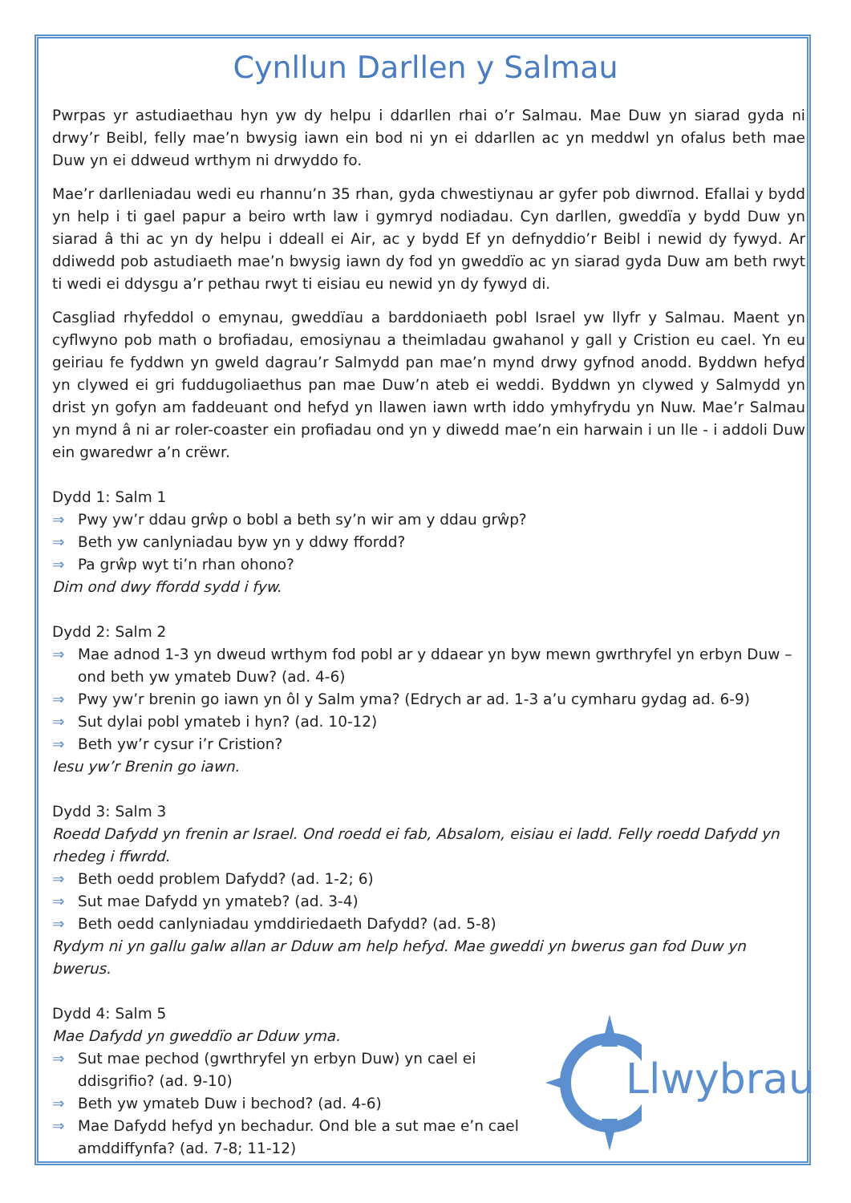Cynllun Darllen y Salmau
Pwrpas yr astudiaethau hyn yw dy helpu i ddarllen rhai o’r Salmau. Mae Duw yn siarad gyda ni drwy’r Beibl, felly mae’n bwysig iawn ein bod ni yn ei ddarllen ac yn meddwl yn ofalus beth mae Duw yn ei ddweud wrthym ni drwyddo fo.
Mae’r darlleniadau wedi eu rhannu’n 35 rhan, gyda chwestiynau ar gyfer pob diwrnod. Efallai y bydd yn help i ti gael papur a beiro wrth law i gymryd nodiadau. Cyn darllen, gweddïa y bydd Duw yn siarad â thi ac yn dy helpu i ddeall ei Air, ac y bydd Ef yn defnyddio’r Beibl i newid dy fywyd. Ar ddiwedd pob astudiaeth mae’n bwysig iawn dy fod yn gweddïo ac yn siarad gyda Duw am beth rwyt ti wedi ei ddysgu a’r pethau rwyt ti eisiau eu newid yn dy fywyd di.
Casgliad rhyfeddol o emynau, gweddïau a barddoniaeth pobl Israel yw llyfr y Salmau. Maent yn cyflwyno pob math o brofiadau, emosiynau a theimladau gwahanol y gall y Cristion eu cael. Yn eu geiriau fe fyddwn yn gweld dagrau’r Salmydd pan mae’n mynd drwy gyfnod anodd. Byddwn hefyd yn clywed ei gri fuddugoliaethus pan mae Duw’n ateb ei weddi. Byddwn yn clywed y Salmydd yn drist yn gofyn am faddeuant ond hefyd yn llawen iawn wrth iddo ymhyfrydu yn Nuw. Mae’r Salmau yn mynd â ni ar roler-coaster ein profiadau ond yn y diwedd mae’n ein harwain i un lle - i addoli Duw ein gwaredwr a’n crëwr.
Dydd 1: Salm 1
⇒ Pwy yw’r ddau grŵp o bobl a beth sy’n wir am y ddau grŵp?
⇒ Beth yw canlyniadau byw yn y ddwy ffordd?
⇒ Pa grŵp wyt ti’n rhan ohono?
Dim ond dwy ffordd sydd i fyw.
Dydd 2: Salm 2
⇒ Mae adnod 1-3 yn dweud wrthym fod pobl ar y ddaear yn byw mewn gwrthryfel yn erbyn Duw – ond beth yw ymateb Duw? (ad. 4-6)
⇒ Pwy yw’r brenin go iawn yn ôl y Salm yma? (Edrych ar ad. 1-3 a’u cymharu gydag ad. 6-9)
⇒ Sut dylai pobl ymateb i hyn? (ad. 10-12)
⇒ Beth yw’r cysur i’r Cristion?
Iesu yw’r Brenin go iawn.
Dydd 3: Salm 3
Roedd Dafydd yn frenin ar Israel. Ond roedd ei fab, Absalom, eisiau ei ladd. Felly roedd Dafydd yn rhedeg i ffwrdd.
⇒ Beth oedd problem Dafydd? (ad. 1-2; 6)
⇒ Sut mae Dafydd yn ymateb? (ad. 3-4)
⇒ Beth oedd canlyniadau ymddiriedaeth Dafydd? (ad. 5-8)
Rydym ni yn gallu galw allan ar Dduw am help hefyd. Mae gweddi yn bwerus gan fod Duw yn bwerus.
Dydd 4: Salm 5
Mae Dafydd yn gweddïo ar Dduw yma.
⇒ Sut mae pechod (gwrthryfel yn erbyn Duw) yn cael ei ddisgrifio? (ad. 9-10)
⇒ Beth yw ymateb Duw i bechod? (ad. 4-6)
⇒ Mae Dafydd hefyd yn bechadur. Ond ble a sut mae e’n cael amddiffynfa? (ad. 7-8; 11-12)
Llwybrau